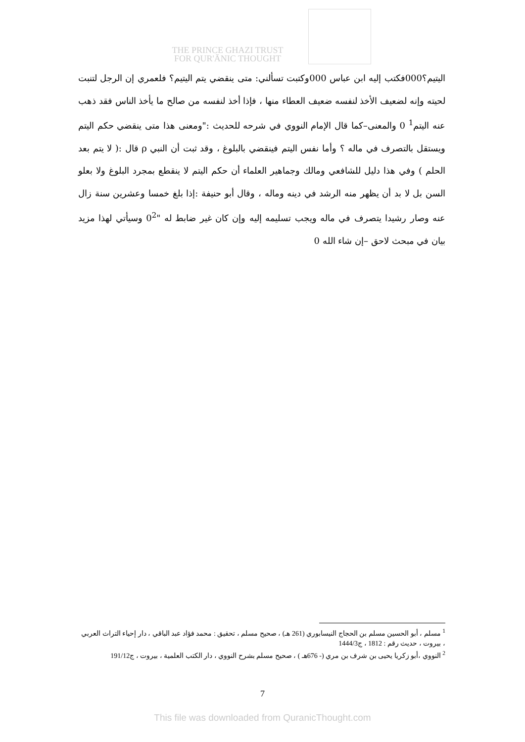THE PRINCE GHAZI TRUST
FOR QUR'ĀNIC THOUGHT
اليتيم؟000فكتب إليه ابن عباس 000وكتبت تسألني: متى ينقضي يتم اليتيم؟ فلعمري إن الرجل لتنبت لحيته وإنه لضعيف الأخذ لنفسه ضعيف العطاء منها ، فإذا أخذ لنفسه من صالح ما يأخذ الناس فقد ذهب عنه اليتم<sup>1</sup> 0 والمعنى–كما قال الإمام النووي في شرحه للحديث :"ومعنى هذا متى ينقضي حكم اليتم ويستقل بالتصرف في ماله ؟ وأما نفس اليتم فينقضي بالبلوغ ، وقد ثبت أن النبي ρ قال :( لا يتم بعد الحلم ) وفي هذا دليل للشافعي ومالك وجماهير العلماء أن حكم اليتم لا ينقطع بمجرد البلوغ ولا بعلو السن بل لا بد أن يظهر منه الرشد في دينه وماله ، وقال أبو حنيفة :إذا بلغ خمسا وعشرين سنة زال عنه وصار رشيدا يتصرف في ماله ويجب تسليمه إليه وإن كان غير ضابط له "0<sup>2</sup> وسيأتي لهذا مزيد بيان في مبحث لاحق –إن شاء الله 0
<sup>1</sup> مسلم ، أبو الحسين مسلم بن الحجاج النيسابوري (261 هـ) ، صحيح مسلم ، تحقيق : محمد فؤاد عبد الباقي ، دار إحياء التراث العربي ، بيروت ، حديث رقم : 1812 ، ج1444/3
<sup>2</sup> النووي ،أبو زكريا يحيى بن شرف بن مري (- 676هـ ) ، صحيح مسلم بشرح النووي ، دار الكتب العلمية ، بيروت ، ج191/12
7
This file was downloaded from QuranicThought.com